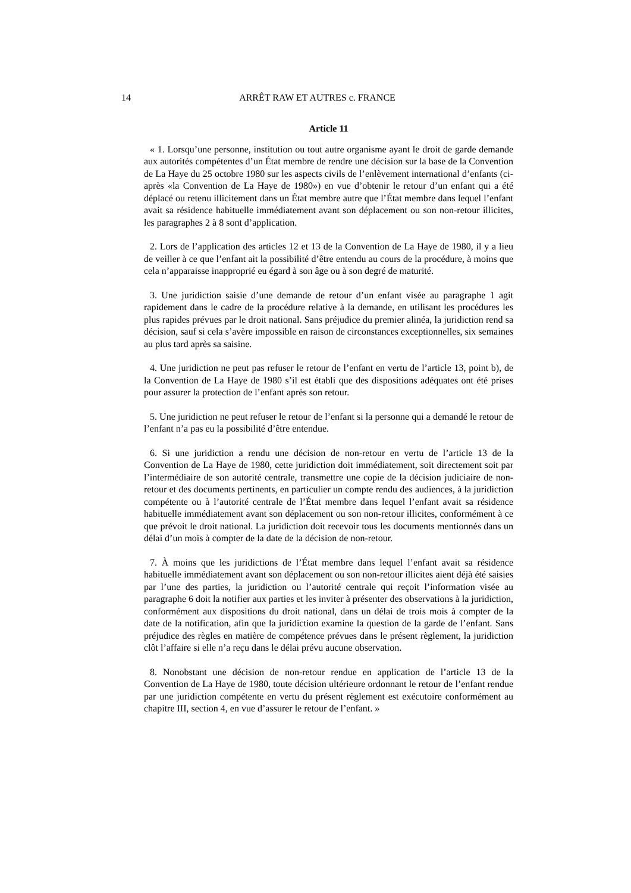14 ARRÊT RAW ET AUTRES c. FRANCE
Article 11
« 1. Lorsqu’une personne, institution ou tout autre organisme ayant le droit de garde demande aux autorités compétentes d’un État membre de rendre une décision sur la base de la Convention de La Haye du 25 octobre 1980 sur les aspects civils de l’enlèvement international d’enfants (ci-après «la Convention de La Haye de 1980») en vue d’obtenir le retour d’un enfant qui a été déplacé ou retenu illicitement dans un État membre autre que l’État membre dans lequel l’enfant avait sa résidence habituelle immédiatement avant son déplacement ou son non-retour illicites, les paragraphes 2 à 8 sont d’application.
2. Lors de l’application des articles 12 et 13 de la Convention de La Haye de 1980, il y a lieu de veiller à ce que l’enfant ait la possibilité d’être entendu au cours de la procédure, à moins que cela n’apparaisse inapproprié eu égard à son âge ou à son degré de maturité.
3. Une juridiction saisie d’une demande de retour d’un enfant visée au paragraphe 1 agit rapidement dans le cadre de la procédure relative à la demande, en utilisant les procédures les plus rapides prévues par le droit national. Sans préjudice du premier alinéa, la juridiction rend sa décision, sauf si cela s’avère impossible en raison de circonstances exceptionnelles, six semaines au plus tard après sa saisine.
4. Une juridiction ne peut pas refuser le retour de l’enfant en vertu de l’article 13, point b), de la Convention de La Haye de 1980 s’il est établi que des dispositions adéquates ont été prises pour assurer la protection de l’enfant après son retour.
5. Une juridiction ne peut refuser le retour de l’enfant si la personne qui a demandé le retour de l’enfant n’a pas eu la possibilité d’être entendue.
6. Si une juridiction a rendu une décision de non-retour en vertu de l’article 13 de la Convention de La Haye de 1980, cette juridiction doit immédiatement, soit directement soit par l’intermédiaire de son autorité centrale, transmettre une copie de la décision judiciaire de non-retour et des documents pertinents, en particulier un compte rendu des audiences, à la juridiction compétente ou à l’autorité centrale de l’État membre dans lequel l’enfant avait sa résidence habituelle immédiatement avant son déplacement ou son non-retour illicites, conformément à ce que prévoit le droit national. La juridiction doit recevoir tous les documents mentionnés dans un délai d’un mois à compter de la date de la décision de non-retour.
7. À moins que les juridictions de l’État membre dans lequel l’enfant avait sa résidence habituelle immédiatement avant son déplacement ou son non-retour illicites aient déjà été saisies par l’une des parties, la juridiction ou l’autorité centrale qui reçoit l’information visée au paragraphe 6 doit la notifier aux parties et les inviter à présenter des observations à la juridiction, conformément aux dispositions du droit national, dans un délai de trois mois à compter de la date de la notification, afin que la juridiction examine la question de la garde de l’enfant. Sans préjudice des règles en matière de compétence prévues dans le présent règlement, la juridiction clôt l’affaire si elle n’a reçu dans le délai prévu aucune observation.
8. Nonobstant une décision de non-retour rendue en application de l’article 13 de la Convention de La Haye de 1980, toute décision ultérieure ordonnant le retour de l’enfant rendue par une juridiction compétente en vertu du présent règlement est exécutoire conformément au chapitre III, section 4, en vue d’assurer le retour de l’enfant. »